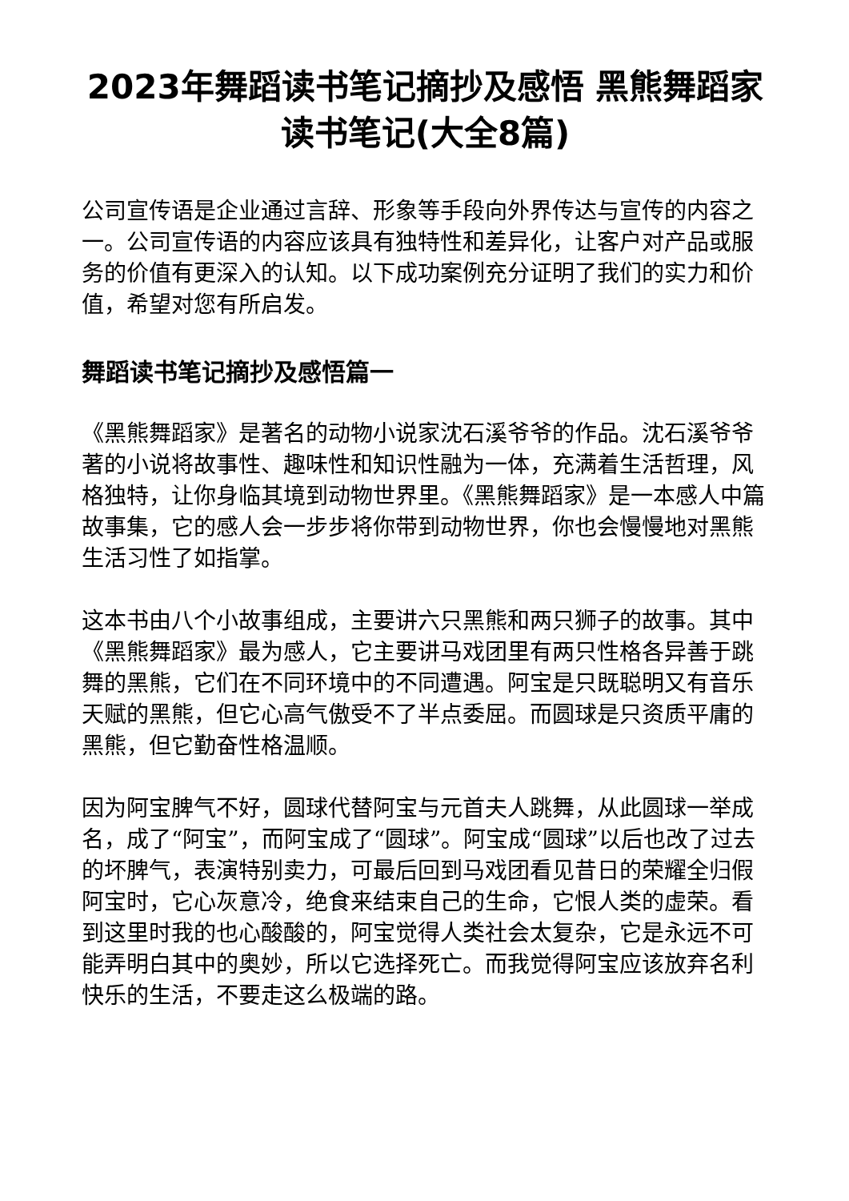2023年舞蹈读书笔记摘抄及感悟 黑熊舞蹈家读书笔记(大全8篇)
公司宣传语是企业通过言辞、形象等手段向外界传达与宣传的内容之一。公司宣传语的内容应该具有独特性和差异化，让客户对产品或服务的价值有更深入的认知。以下成功案例充分证明了我们的实力和价值，希望对您有所启发。
舞蹈读书笔记摘抄及感悟篇一
《黑熊舞蹈家》是著名的动物小说家沈石溪爷爷的作品。沈石溪爷爷著的小说将故事性、趣味性和知识性融为一体，充满着生活哲理，风格独特，让你身临其境到动物世界里。《黑熊舞蹈家》是一本感人中篇故事集，它的感人会一步步将你带到动物世界，你也会慢慢地对黑熊生活习性了如指掌。
这本书由八个小故事组成，主要讲六只黑熊和两只狮子的故事。其中《黑熊舞蹈家》最为感人，它主要讲马戏团里有两只性格各异善于跳舞的黑熊，它们在不同环境中的不同遭遇。阿宝是只既聪明又有音乐天赋的黑熊，但它心高气傲受不了半点委屈。而圆球是只资质平庸的黑熊，但它勤奋性格温顺。
因为阿宝脾气不好，圆球代替阿宝与元首夫人跳舞，从此圆球一举成名，成了“阿宝”，而阿宝成了“圆球”。阿宝成“圆球”以后也改了过去的坏脾气，表演特别卖力，可最后回到马戏团看见昔日的荣耀全归假阿宝时，它心灰意冷，绝食来结束自己的生命，它恨人类的虚荣。看到这里时我的也心酸酸的，阿宝觉得人类社会太复杂，它是永远不可能弄明白其中的奥妙，所以它选择死亡。而我觉得阿宝应该放弃名利快乐的生活，不要走这么极端的路。